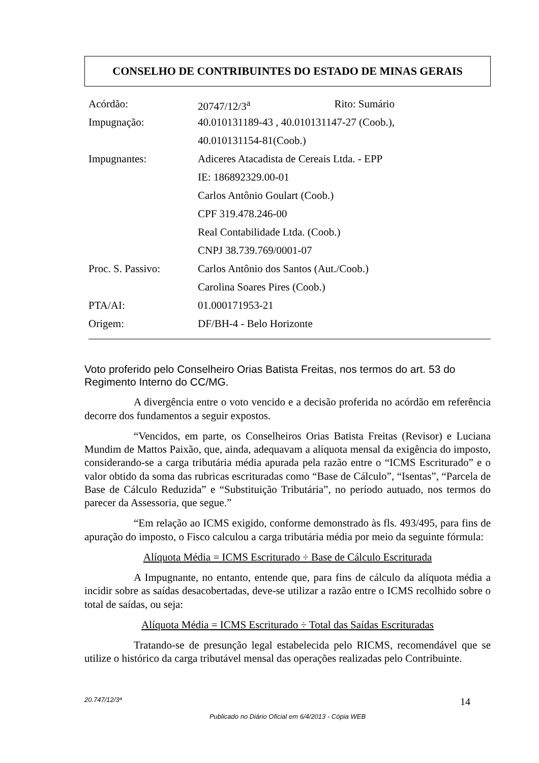CONSELHO DE CONTRIBUINTES DO ESTADO DE MINAS GERAIS
| Acórdão: | 20747/12/3<sup>a</sup> | Rito: Sumário |
| Impugnação: | 40.010131189-43 , 40.010131147-27 (Coob.), | |
| | 40.010131154-81(Coob.) | |
| Impugnantes: | Adiceres Atacadista de Cereais Ltda. - EPP | |
| | IE: 186892329.00-01 | |
| | Carlos Antônio Goulart (Coob.) | |
| | CPF 319.478.246-00 | |
| | Real Contabilidade Ltda. (Coob.) | |
| | CNPJ 38.739.769/0001-07 | |
| Proc. S. Passivo: | Carlos Antônio dos Santos (Aut./Coob.) | |
| | Carolina Soares Pires (Coob.) | |
| PTA/AI: | 01.000171953-21 | |
| Origem: | DF/BH-4 - Belo Horizonte | |
Voto proferido pelo Conselheiro Orias Batista Freitas, nos termos do art. 53 do Regimento Interno do CC/MG.
A divergência entre o voto vencido e a decisão proferida no acórdão em referência decorre dos fundamentos a seguir expostos.
“Vencidos, em parte, os Conselheiros Orias Batista Freitas (Revisor) e Luciana Mundim de Mattos Paixão, que, ainda, adequavam a alíquota mensal da exigência do imposto, considerando-se a carga tributária média apurada pela razão entre o “ICMS Escriturado” e o valor obtido da soma das rubricas escrituradas como “Base de Cálculo”, “Isentas”, “Parcela de Base de Cálculo Reduzida” e “Substituição Tributária”, no período autuado, nos termos do parecer da Assessoria, que segue.”
“Em relação ao ICMS exigido, conforme demonstrado às fls. 493/495, para fins de apuração do imposto, o Fisco calculou a carga tributária média por meio da seguinte fórmula:
Alíquota Média = ICMS Escriturado ÷ Base de Cálculo Escriturada
A Impugnante, no entanto, entende que, para fins de cálculo da alíquota média a incidir sobre as saídas desacobertadas, deve-se utilizar a razão entre o ICMS recolhido sobre o total de saídas, ou seja:
Alíquota Média = ICMS Escriturado ÷ Total das Saídas Escrituradas
Tratando-se de presunção legal estabelecida pelo RICMS, recomendável que se utilize o histórico da carga tributável mensal das operações realizadas pelo Contribuinte.
20.747/12/3ª 14
Publicado no Diário Oficial em 6/4/2013 - Cópia WEB